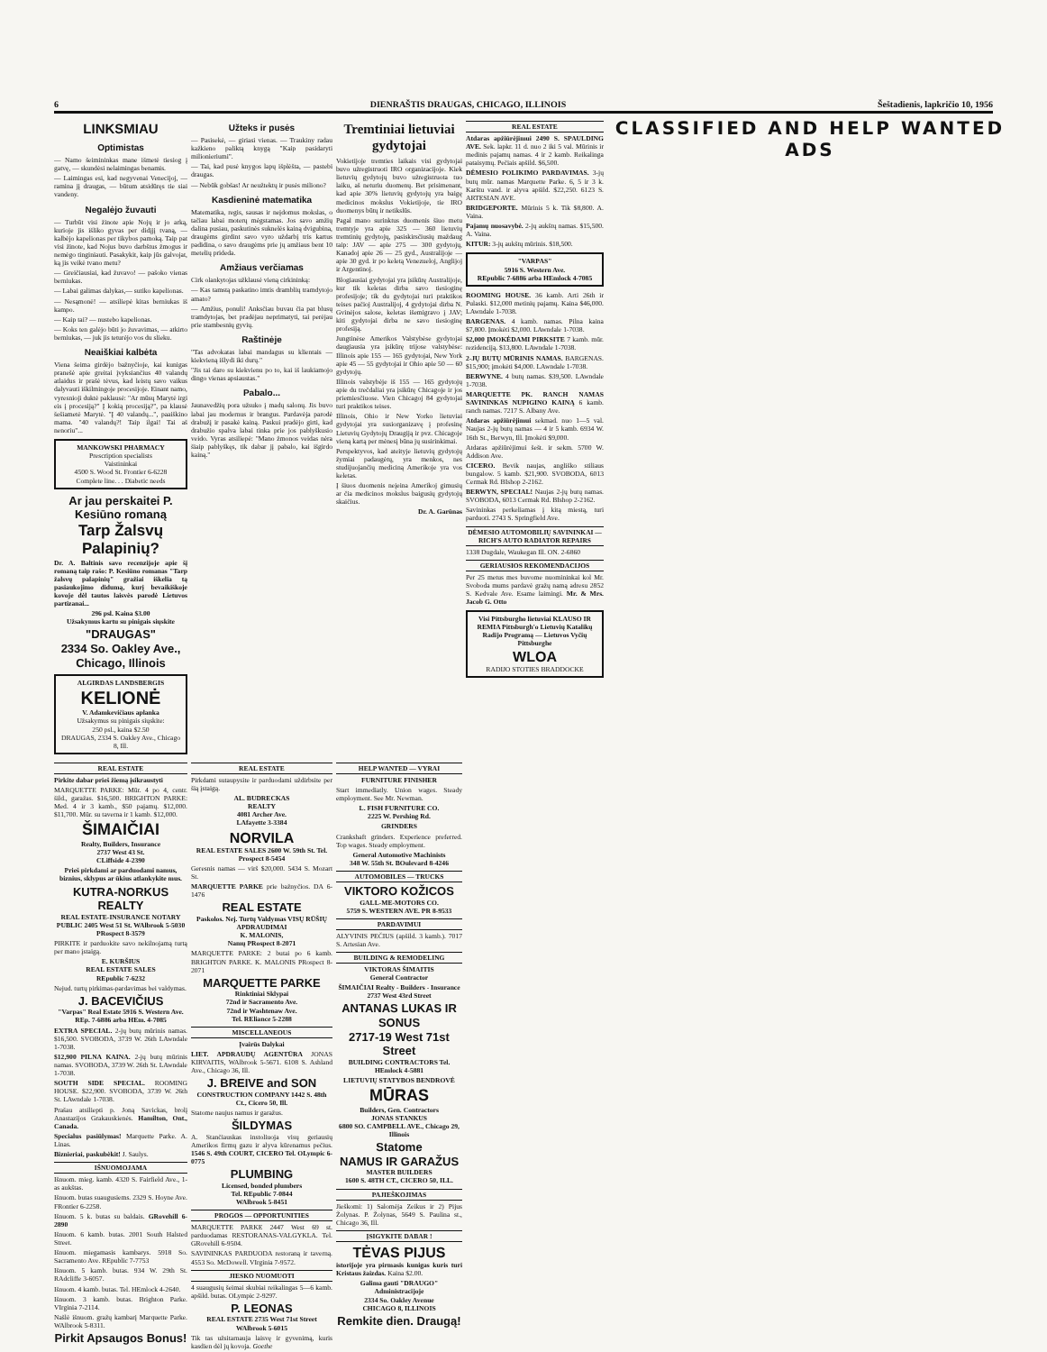6 DIENRAŠTIS DRAUGAS, CHICAGO, ILLINOIS Šeštadienis, lapkričio 10, 1956
LINKSMIAU
Optimistas
— Namo šeimininkas mane išmetė tiesiog į gatvę, — skundėsi nelaimingas benamis.
— Laimingas esi, kad negyvenai Venecijoj, — ramina jį draugas, — būtum atsidūręs tie siai vandeny.
Negalėjo žuvauti
— Turbūt visi žinote apie Nojų ir jo arką, kurioje jis išliko gyvas per didįjį tvaną, — kalbėjo kapelionas per tikybos pamoką. Taip pat visi žinote, kad Nojus buvo darbštus žmogus ir nemėgo tinginiauti. Pasakykit, kaip jūs galvojat, ką jis veikė tvano metu?
— Greičiausiai, kad žuvavo! — pašoko vienas berniukas.
— Labai galimas dalykas,— sutiko kapelionas.
— Nesąmonė! — atsiliepė kitas berniukas iš kampo.
— Kaip tai? — nustebo kapelionas.
— Koks ten galėjo būti jo žuvavimas, — atkirto berniukas, — juk jis teturėjo vos du slieku.
Neaiškiai kalbėta
Viena šeima girdėjo bažnyčioje, kai kunigas pranešė apie greitai įvyksiančius 40 valandų atlaidus ir prašė tėvus, kad leistų savo vaikus dalyvauti iškilmingoje procesijoje. Einant namo, vyresnioji duktė paklausė: "Ar mūsų Marytė irgi eis į procesiją?" Į kokią procesiją?", pa klausė šešiametė Marytė. "Į 40 valandų...", paaiškino mama. "40 valandų?! Taip ilgai! Tai aš nenoriu"...
MANKOWSKI PHARMACY
Prescription specialists
Vaistininkai
4500 S. Wood St. Frontier 6-6228
Complete line. . . Diabetic needs
Ar jau perskaitei P. Kesiūno romaną
Tarp Žalsvų Palapinių?
Dr. A. Baltinis savo recenzijoje apie šį romaną taip rašo: P. Kesiūno romanas "Tarp žalsvų palapinių" gražiai iškelia tą pasiaukojimo didumą, kurį bevaikiškoje kovoje dėl tautos laisvės parodė Lietuvos partizanai...
296 psl. Kaina $3.00
Užsakymus kartu su pinigais siųskite
"DRAUGAS"
2334 So. Oakley Ave.,
Chicago, Illinois
ALGIRDAS LANDSBERGIS
KELIONĖ
V. Adamkevičiaus aplanka
Užsakymus su pinigais siųskite:
250 psl., kaina $2.50
DRAUGAS, 2334 S. Oakley Ave., Chicago 8, Ill.
Užteks ir pusės
— Pasisekė, — giriasi vienas. — Traukiny radau kažkieno paliktą knygą "Kaip pasidaryti milionieriumi".
— Tai, kad pusė knygos lapų išplėšta, — pastebi draugas.
— Nebūk gobšas! Ar neužtektų ir pusės miliono?
Kasdieninė matematika
Matematika, regis, sausas ir neįdomus mokslas, o tačiau labai moterų mėgstamas. Jos savo amžių dalina pusiau, paskutinės suknelės kainą dvigubina, draugėms girdint savo vyro uždarbį tris kartus padidina, o savo draugėms prie jų amžiaus bent 10 metelių prideda.
Amžiaus verčiamas
Cirk olankytojas užklausė vieną cirkininką:
— Kas tamstą paskatino imtis dramblių tramdytojo amato?
— Amžius, ponuli! Anksčiau buvau čia pat blusų tramdytojas, bet pradėjau neprimatyti, tai perėjau prie stambesnių gyvių.
Raštinėje
"Tas advokatas labai mandagus su klientais — kiekvieną išlydi iki durų."
"Jis tai daro su kiekvienu po to, kai iš laukiamojo dingo vienas apsiaustas."
Pabalo...
Jaunavedžių pora užsuko į madų salonų. Jis buvo labai jau modernus ir brangus. Pardavėja parodė drabužį ir pasakė kainą. Paskui pradėjo girti, kad drabužio spalva labai tinka prie jos pablyškusio veido. Vyras atsiliepė: "Mano žmonos veidas nėra šiaip pablyškęs, tik dabar jį pabalo, kai išgirdo kainą."
Tremtiniai lietuviai gydytojai
Vokietijoje tremties laikais visi gydytojai buvo užregistruoti IRO organizacijoje. Kiek lietuvių gydytojų buvo užregistruota tuo laiku, aš neturiu duomenų. Bet prisimenant, kad apie 30% lietuvių gydytojų yra baigę medicinos mokslus Vokietijoje, tie IRO duomenys būtų ir netikslūs.
Pagal mano surinktus duomenis šiuo metu tremtyje yra apie 325 — 360 lietuvių tremtinių gydytojų, pasiskirsčiusių maždaug taip: JAV — apie 275 — 300 gydytojų, Kanadoj apie 26 — 25 gyd., Australijoje — apie 30 gyd. ir po keletą Venezueloj, Anglijoj ir Argentinoj.
Blogiausiai gydytojai yra įsikūrę Australijoje, kur tik keletas dirba savo tiesioginę profesijoje; tik du gydytojai turi praktikos teises pačioj Australijoj, 4 gydytojai dirba N. Gvinėjos salose, keletas išemigravo į JAV; kiti gydytojai dirba ne savo tiesioginę profesiją.
Jungtinėse Amerikos Valstybėse gydytojai daugiausia yra įsikūrę trijose valstybėse: Illinois apie 155 — 165 gydytojai, New York apie 45 — 55 gydytojai ir Ohio apie 50 — 60 gydytojų.
Illinois valstybėje iš 155 — 165 gydytojų apie du trečdaliai yra įsikūrę Chicagoje ir jos priemiesčiuose. Vien Chicagoj 84 gydytojai turi praktikos teises.
Illinois, Ohio ir New Yorko lietuviai gydytojai yra susiorganizavę į profesinę Lietuvių Gydytojų Draugiją ir pvz. Chicagoje vieną kartą per mėnesį būna jų susirinkimai.
Perspektyvos, kad ateityje lietuvių gydytojų žymiai padaugėtų, yra menkos, nes studijuojančių mediciną Amerikoje yra vos keletas.
Į šiuos duomenis neįeina Amerikoj gimusių ar čia medicinos mokslus baigusių gydytojų skaičius.
Dr. A. Garūnas
REAL ESTATE
Atdaras apžiūrėjimui 2490 S. SPAULDING AVE. Sek. lapkr. 11 d. nuo 2 iki 5 val. Mūrinis ir medinis pajamų namas. 4 ir 2 kamb. Reikalinga pataisymų. Pečiais apšild. $6,500.
DĖMESIO POLIKIMO PARDAVIMAS. 3-jų butų mūr. namas Marquette Parke. 6, 5 ir 3 k. Karštu vand. ir alyva apšild. $22,250. 6123 S. ARTESIAN AVE.
BRIDGEPORTE. Mūrinis 5 k. Tik $8,800. A. Vaina.
Pajamų nuosavybė. 2-jų aukštų namas. $15,500. A. Vaina.
KITUR: 3-jų aukštų mūrinis. $18,500.
"VARPAS"
5916 S. Western Ave.
REpublic 7-6886 arba HEmlock 4-7085
ROOMING HOUSE. 36 kamb. Arti 26th ir Pulaski. $12,000 metinių pajamų. Kaina $46,000. LAwndale 1-7038.
BARGENAS. 4 kamb. namas. Pilna kaina $7,800. Įmokėti $2,000. LAwndale 1-7038.
$2,000 ĮMOKĖDAMI PIRKSITE 7 kamb. mūr. rezidenciją. $13,800. LAwndale 1-7038.
2-JŲ BUTŲ MŪRINIS NAMAS. BARGENAS. $15,900; įmokėti $4,000. LAwndale 1-7038.
BERWYNE. 4 butų namas. $39,500. LAwndale 1-7038.
MARQUETTE PK. RANCH NAMAS SAVININKAS NUPIGINO KAINĄ 6 kamb. ranch namas. 7217 S. Albany Ave.
Atdaras apžiūrėjimui sekmad. nuo 1—5 val. Naujas 2-jų butų namas — 4 ir 5 kamb. 6934 W. 16th St., Berwyn, Ill. Įmokėti $9,000.
Atdaras apžiūrėjimui šešt. ir sekm. 5700 W. Addison Ave.
CICERO. Bevik naujas, angliško stiliaus bungalow. 5 kamb. $21,900. SVOBODA, 6013 Cermak Rd. BIshop 2-2162.
BERWYN, SPECIAL! Naujas 2-jų butų namas. SVOBODA, 6013 Cermak Rd. BIshop 2-2162.
Savininkas perkeliamas į kitą miestą, turi parduoti. 2743 S. Springfield Ave.
DĖMESIO AUTOMOBILIŲ SAVININKAI — RICH'S AUTO RADIATOR REPAIRS
1338 Dugdale, Waukegan Ill. ON. 2-6860
GERIAUSIOS REKOMENDACIJOS
Per 25 metus mes buvome nuomininkai kol Mr. Svoboda mums pardavė gražų namą adresu 2852 S. Kedvale Ave. Esame laimingi. Mr. & Mrs. Jacob G. Otto
Visi Pittsburgho lietuviai KLAUSO IR REMIA Pittsburgh'o Lietuvių Katalikų Radijo Programą — Lietuvos Vyčių Pittsburghe
WLOA
RADIJO STOTIES BRADDOCKE
CLASSIFIED AND HELP WANTED ADS
REAL ESTATE
Pirkite dabar prieš žiemą įsikraustyti
MARQUETTE PARKE: Mūr. 4 po 4, centr. šild., garažas. $16,500. BRIGHTON PARKE: Med. 4 ir 3 kamb., $50 pajamų. $12,000. $11,700. Mūr. su taverna ir 1 kamb. $12,000.
ŠIMAIČIAI
Realty, Builders, Insurance
2737 West 43 St.
CLiffside 4-2390
Prieš pirkdami ar parduodami namus, biznius, sklypus ar ūkius atlankykite mus.
KUTRA-NORKUS REALTY
REAL ESTATE-INSURANCE NOTARY PUBLIC 2405 West 51 St. WAlbrook 5-5030 PRospect 8-3579
PIRKITE ir parduokite savo nekilnojamą turtą per mano įstaigą.
E. KURŠIUS
REAL ESTATE SALES
REpublic 7-6232
Nejud. turtų pirkimas-pardavimas bei valdymas.
J. BACEVIČIUS
"Varpas" Real Estate 5916 S. Western Ave. REp. 7-6886 arba HEm. 4-7085
EXTRA SPECIAL. 2-jų butų mūrinis namas. $16,500. SVOBODA, 3739 W. 26th LAwndale 1-7038.
$12,900 PILNA KAINA. 2-jų butų mūrinis namas. SVOBODA, 3739 W. 26th St. LAwndale 1-7038.
SOUTH SIDE SPECIAL. ROOMING HOUSE. $22,900. SVOBODA, 3739 W. 26th St. LAwndale 1-7038.
Prašau atsiliepti p. Joną Savickas, brolį Anastazijos Grakauskienės. Hamilton, Ont., Canada.
Specialus pasiūlymas! Marquette Parke. A. Linas.
Biznieriai, paskubėkit! J. Saulys.
IŠNUOMOJAMA
Išnuom. mieg. kamb. 4320 S. Fairfield Ave., 1-as aukštas.
Išnuom. butas suaugusiems. 2329 S. Hoyne Ave. FRontier 6-2258.
Išnuom. 5 k. butas su baldais. GRovehill 6-2890
Išnuom. 6 kamb. butas. 2001 South Halsted Street.
Išnuom. miegamasis kambarys. 5918 So. Sacramento Ave. REpublic 7-7753
Išnuom. 5 kamb. butas. 934 W. 29th St. RAdcliffe 3-6057.
Išnuom. 4 kamb. butas. Tel. HEmlock 4-2640.
Išnuom. 3 kamb. butas. Brighton Parke. VIrginia 7-2114.
Našlė išnuom. gražų kambarį Marquette Parke. WAlbrook 5-8311.
Pirkit Apsaugos Bonus!
REAL ESTATE
Pirkdami sutaupysite ir parduodami uždirbsite per šią įstaigą.
AL. BUDRECKAS
REALTY
4081 Archer Ave.
LAfayette 3-3384
NORVILA
REAL ESTATE SALES 2600 W. 59th St. Tel. Prospect 8-5454
Geresnis namas — virš $20,000. 5434 S. Mozart St.
MARQUETTE PARKE prie bažnyčios. DA 6-1476
REAL ESTATE
Paskolos. Nej. Turtų Valdymas VISŲ RŪŠIŲ APDRAUDIMAI
K. MALONIS,
Namų PRospect 8-2071
MARQUETTE PARKE: 2 butai po 6 kamb. BRIGHTON PARKE. K. MALONIS PRospect 8-2071
MARQUETTE PARKE
Rinktiniai Sklypai
72nd ir Sacramento Ave.
72nd ir Washtenaw Ave.
Tel. REliance 5-2288
MISCELLANEOUS
Įvairūs Dalykai
LIET. APDRAUDŲ AGENTŪRA JONAS KIRVAITIS, WAlbrook 5-5671. 6108 S. Ashland Ave., Chicago 36, Ill.
J. BREIVE and SON
CONSTRUCTION COMPANY 1442 S. 48th Ct., Cicero 50, Ill.
Statome naujus namus ir garažus.
ŠILDYMAS
A. Stančiauskas instoliuoja visų geriausių Amerikos firmų gazu ir alyva kūrenamus pečius. 1546 S. 49th COURT, CICERO Tel. OLympic 6-0775
PLUMBING
Licensed, bonded plumbers
Tel. REpublic 7-0844
WAlbrook 5-8451
PROGOS — OPPORTUNITIES
MARQUETTE PARKE 2447 West 69 st. parduodamas RESTORANAS-VALGYKLA. Tel. GRovehill 6-9504.
SAVININKAS PARDUODA restoraną ir taverną. 4553 So. McDowell. VIrginia 7-9572.
JIESKO NUOMUOTI
4 suaugusių šeimai skubiai reikalingas 5—6 kamb. apšild. butas. OLympic 2-9297.
P. LEONAS
REAL ESTATE 2735 West 71st Street WAlbrook 5-6015
Tik tas užsitarnauja laisvę ir gyvenimą, kuris kasdien dėl jų kovoja. Goethe
HELP WANTED — VYRAI
FURNITURE FINISHER
Start immediatly. Union wages. Steady employment. See Mr. Newman.
L. FISH FURNITURE CO.
2225 W. Pershing Rd.
GRINDERS
Crankshaft grinders. Experience preferred. Top wages. Steady employment.
General Automotive Machinists
348 W. 55th St. BOulevard 8-4246
AUTOMOBILES — TRUCKS
VIKTORO KOŽICOS
GALL-ME-MOTORS CO.
5759 S. WESTERN AVE. PR 8-9533
PARDAVIMUI
ALYVINIS PEČIUS (apšild. 3 kamb.). 7017 S. Artesian Ave.
BUILDING & REMODELING
VIKTORAS ŠIMAITIS
General Contractor
ŠIMAIČIAI Realty - Builders - Insurance 2737 West 43rd Street
ANTANAS LUKAS IR SONUS
2717-19 West 71st Street
BUILDING CONTRACTORS Tel. HEmlock 4-5881
LIETUVIŲ STATYBOS BENDROVĖ
MŪRAS
Builders, Gen. Contractors
JONAS STANKUS
6800 SO. CAMPBELL AVE., Chicago 29, Illinois
Statome
NAMUS IR GARAŽUS
MASTER BUILDERS
1600 S. 48TH CT., CICERO 50, ILL.
PAJIEŠKOJIMAS
Jieškomi: 1) Salomėja Zeikus ir 2) Pijus Žolynas. P. Žolynas, 5649 S. Paulina st., Chicago 36, Ill.
ĮSIGYKITE DABAR !
TĖVAS PIJUS
istorijoje yra pirmasis kunigas kuris turi Kristaus žaizdas. Kaina $2.00.
Galima gauti "DRAUGO" Administracijoje
2334 So. Oakley Avenue
CHICAGO 8, ILLINOIS
Remkite dien. Draugą!